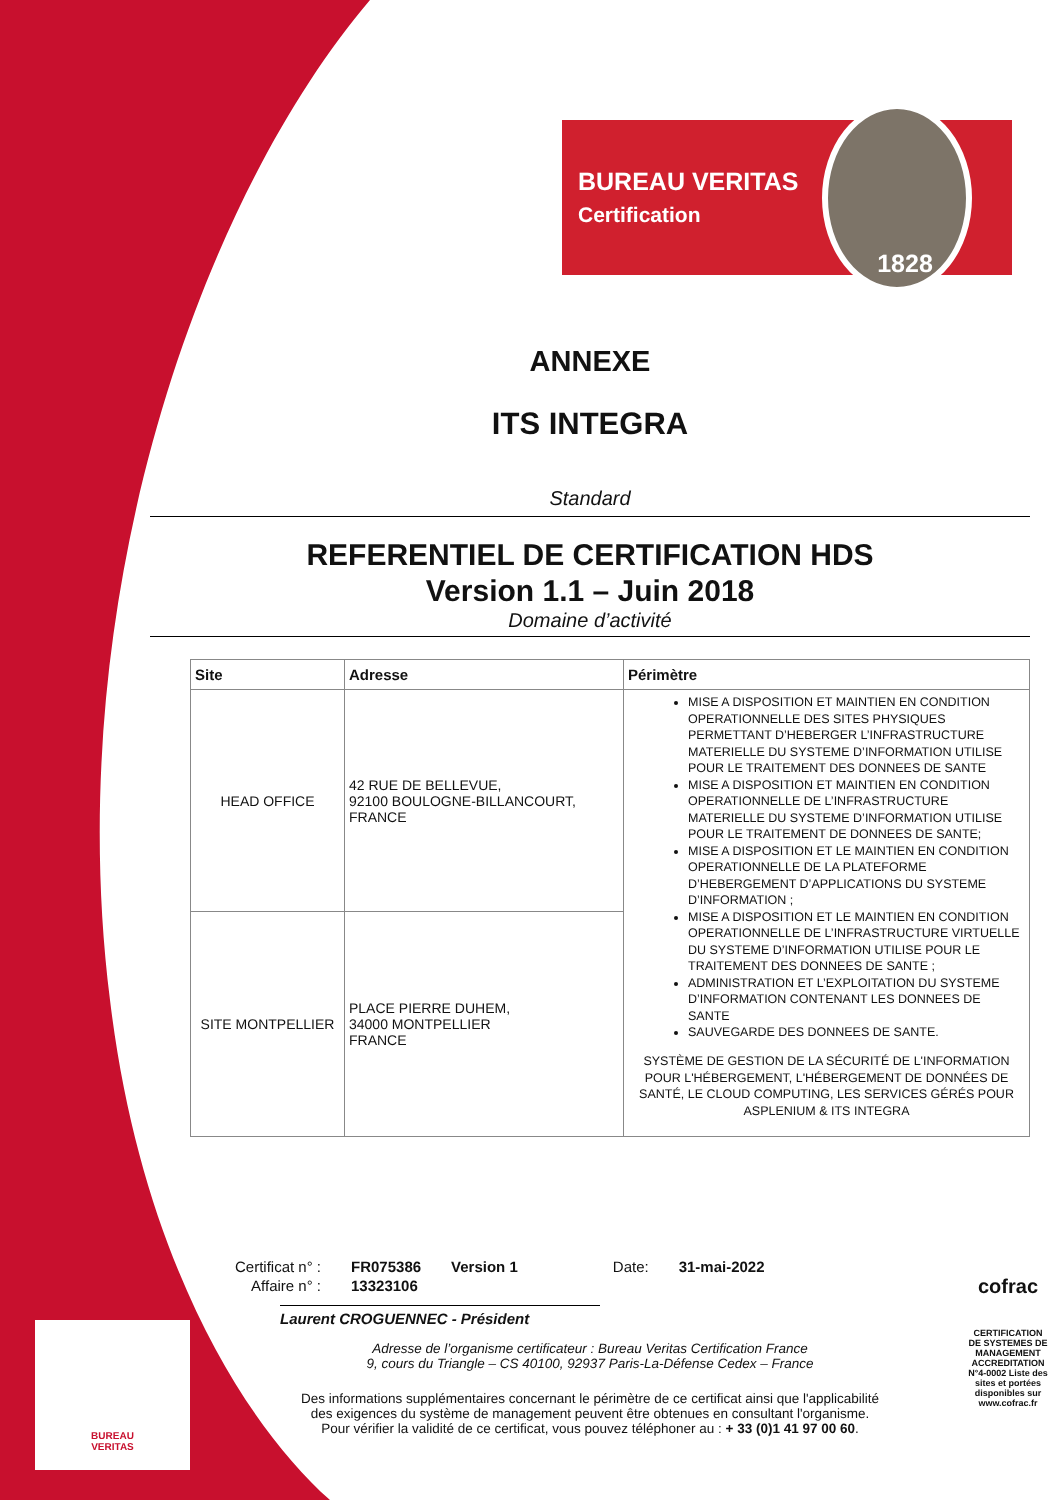BUREAU VERITAS
Certification
1828
ANNEXE
ITS INTEGRA
Standard
REFERENTIEL DE CERTIFICATION HDS
Version 1.1 – Juin 2018
Domaine d’activité
| Site | Adresse | Périmètre |
| --- | --- | --- |
| HEAD OFFICE | 42 RUE DE BELLEVUE, 92100 BOULOGNE-BILLANCOURT, FRANCE | MISE A DISPOSITION ET MAINTIEN EN CONDITION OPERATIONNELLE DES SITES PHYSIQUES PERMETTANT D’HEBERGER L’INFRASTRUCTURE MATERIELLE DU SYSTEME D’INFORMATION UTILISE POUR LE TRAITEMENT DES DONNEES DE SANTE MISE A DISPOSITION ET MAINTIEN EN CONDITION OPERATIONNELLE DE L’INFRASTRUCTURE MATERIELLE DU SYSTEME D’INFORMATION UTILISE POUR LE TRAITEMENT DE DONNEES DE SANTE; MISE A DISPOSITION ET LE MAINTIEN EN CONDITION OPERATIONNELLE DE LA PLATEFORME D’HEBERGEMENT D’APPLICATIONS DU SYSTEME D’INFORMATION ; MISE A DISPOSITION ET LE MAINTIEN EN CONDITION OPERATIONNELLE DE L’INFRASTRUCTURE VIRTUELLE DU SYSTEME D’INFORMATION UTILISE POUR LE TRAITEMENT DES DONNEES DE SANTE ; ADMINISTRATION ET L’EXPLOITATION DU SYSTEME D’INFORMATION CONTENANT LES DONNEES DE SANTE SAUVEGARDE DES DONNEES DE SANTE. SYSTÈME DE GESTION DE LA SÉCURITÉ DE L'INFORMATION POUR L'HÉBERGEMENT, L'HÉBERGEMENT DE DONNÉES DE SANTÉ, LE CLOUD COMPUTING, LES SERVICES GÉRÉS POUR ASPLENIUM & ITS INTEGRA |
| SITE MONTPELLIER | PLACE PIERRE DUHEM, 34000 MONTPELLIER FRANCE | |
| Certificat n° : | FR075386 | Version 1 | Date: | 31-mai-2022 |
| Affaire n° : | 13323106 | | | |
Laurent CROGUENNEC - Président
Adresse de l’organisme certificateur : Bureau Veritas Certification France
9, cours du Triangle – CS 40100, 92937 Paris-La-Défense Cedex – France
Des informations supplémentaires concernant le périmètre de ce certificat ainsi que l'applicabilité
des exigences du système de management peuvent être obtenues en consultant l'organisme.
Pour vérifier la validité de ce certificat, vous pouvez téléphoner au : + 33 (0)1 41 97 00 60.
BUREAU
VERITAS
cofrac
CERTIFICATION DE SYSTEMES DE MANAGEMENT
ACCREDITATION N°4-0002 Liste des sites et portées disponibles sur www.cofrac.fr